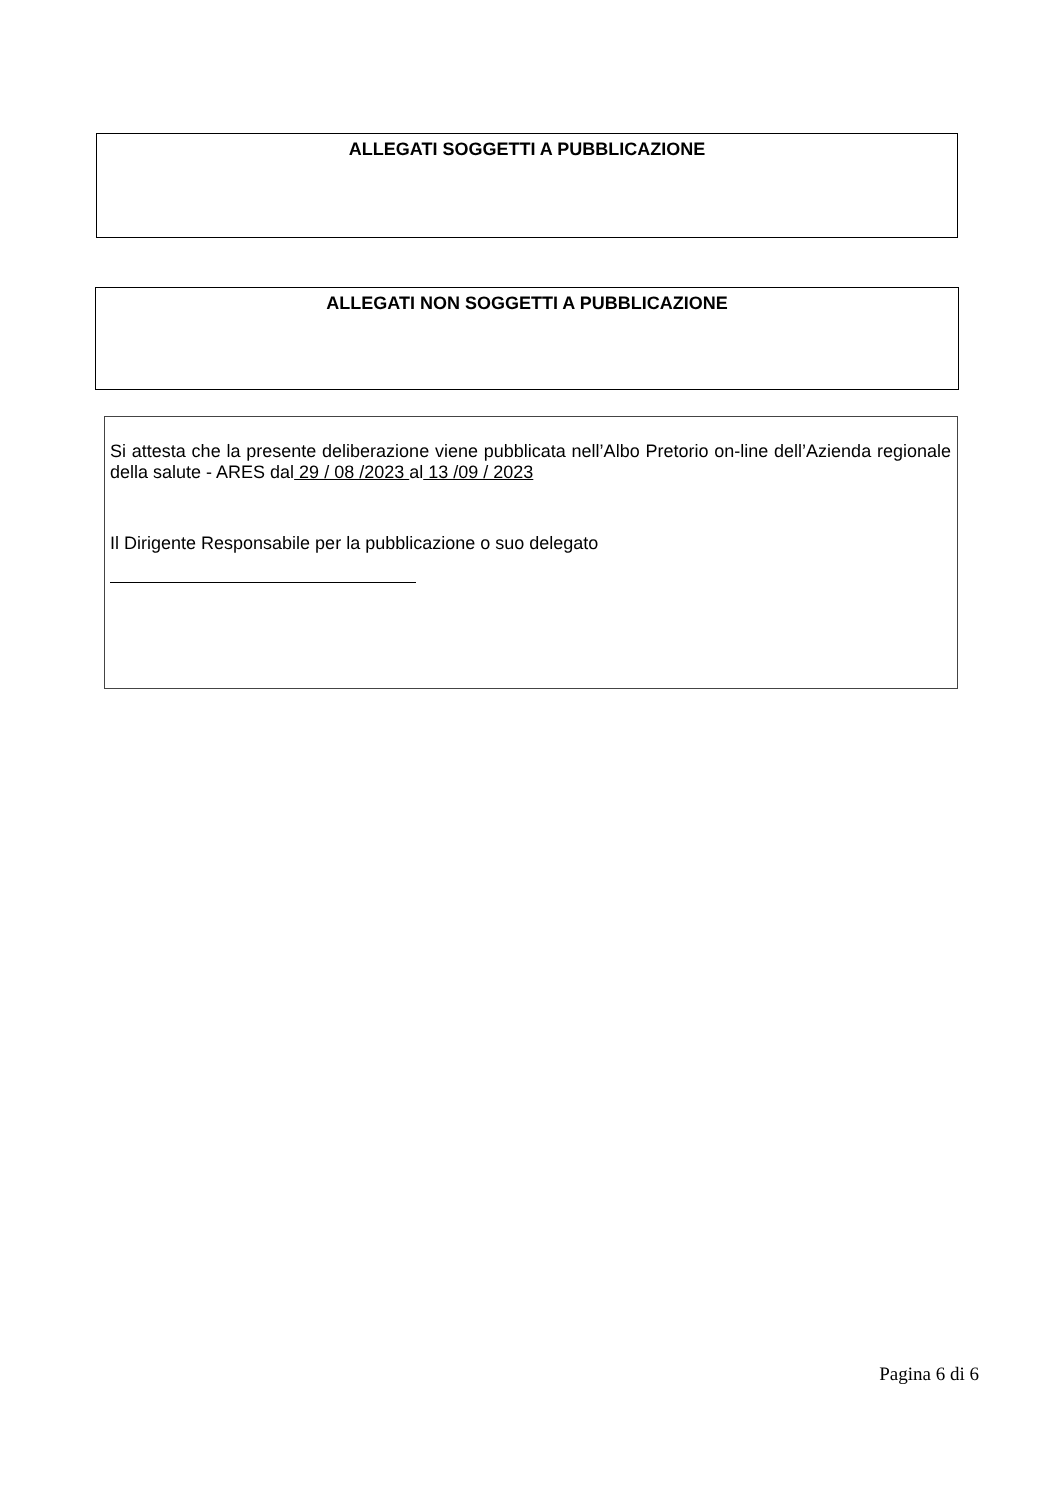ALLEGATI SOGGETTI A PUBBLICAZIONE
ALLEGATI NON SOGGETTI A PUBBLICAZIONE
Si attesta che la presente deliberazione viene pubblicata nell’Albo Pretorio on-line dell’Azienda regionale della salute - ARES dal 29 / 08 /2023 al 13 /09 / 2023
Il Dirigente Responsabile per la pubblicazione o suo delegato
Pagina 6 di 6